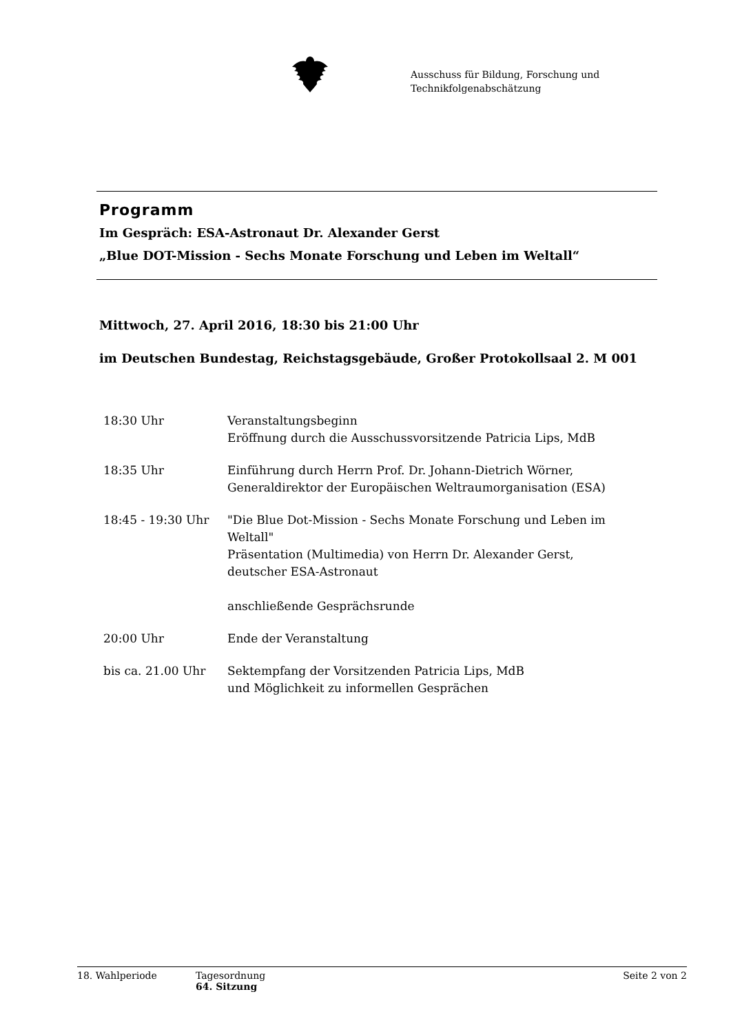Ausschuss für Bildung, Forschung und
Technikfolgenabschätzung
Programm
Im Gespräch: ESA-Astronaut Dr. Alexander Gerst
„Blue DOT-Mission - Sechs Monate Forschung und Leben im Weltall“
Mittwoch, 27. April 2016, 18:30 bis 21:00 Uhr
im Deutschen Bundestag, Reichstagsgebäude, Großer Protokollsaal 2. M 001
| 18:30 Uhr | Veranstaltungsbeginn Eröffnung durch die Ausschussvorsitzende Patricia Lips, MdB |
| 18:35 Uhr | Einführung durch Herrn Prof. Dr. Johann-Dietrich Wörner, Generaldirektor der Europäischen Weltraumorganisation (ESA) |
| 18:45 - 19:30 Uhr | "Die Blue Dot-Mission - Sechs Monate Forschung und Leben im Weltall" Präsentation (Multimedia) von Herrn Dr. Alexander Gerst, deutscher ESA-Astronaut anschließende Gesprächsrunde |
| 20:00 Uhr | Ende der Veranstaltung |
| bis ca. 21.00 Uhr | Sektempfang der Vorsitzenden Patricia Lips, MdB und Möglichkeit zu informellen Gesprächen |
18. Wahlperiode Tagesordnung
64. Sitzung
Seite 2 von 2